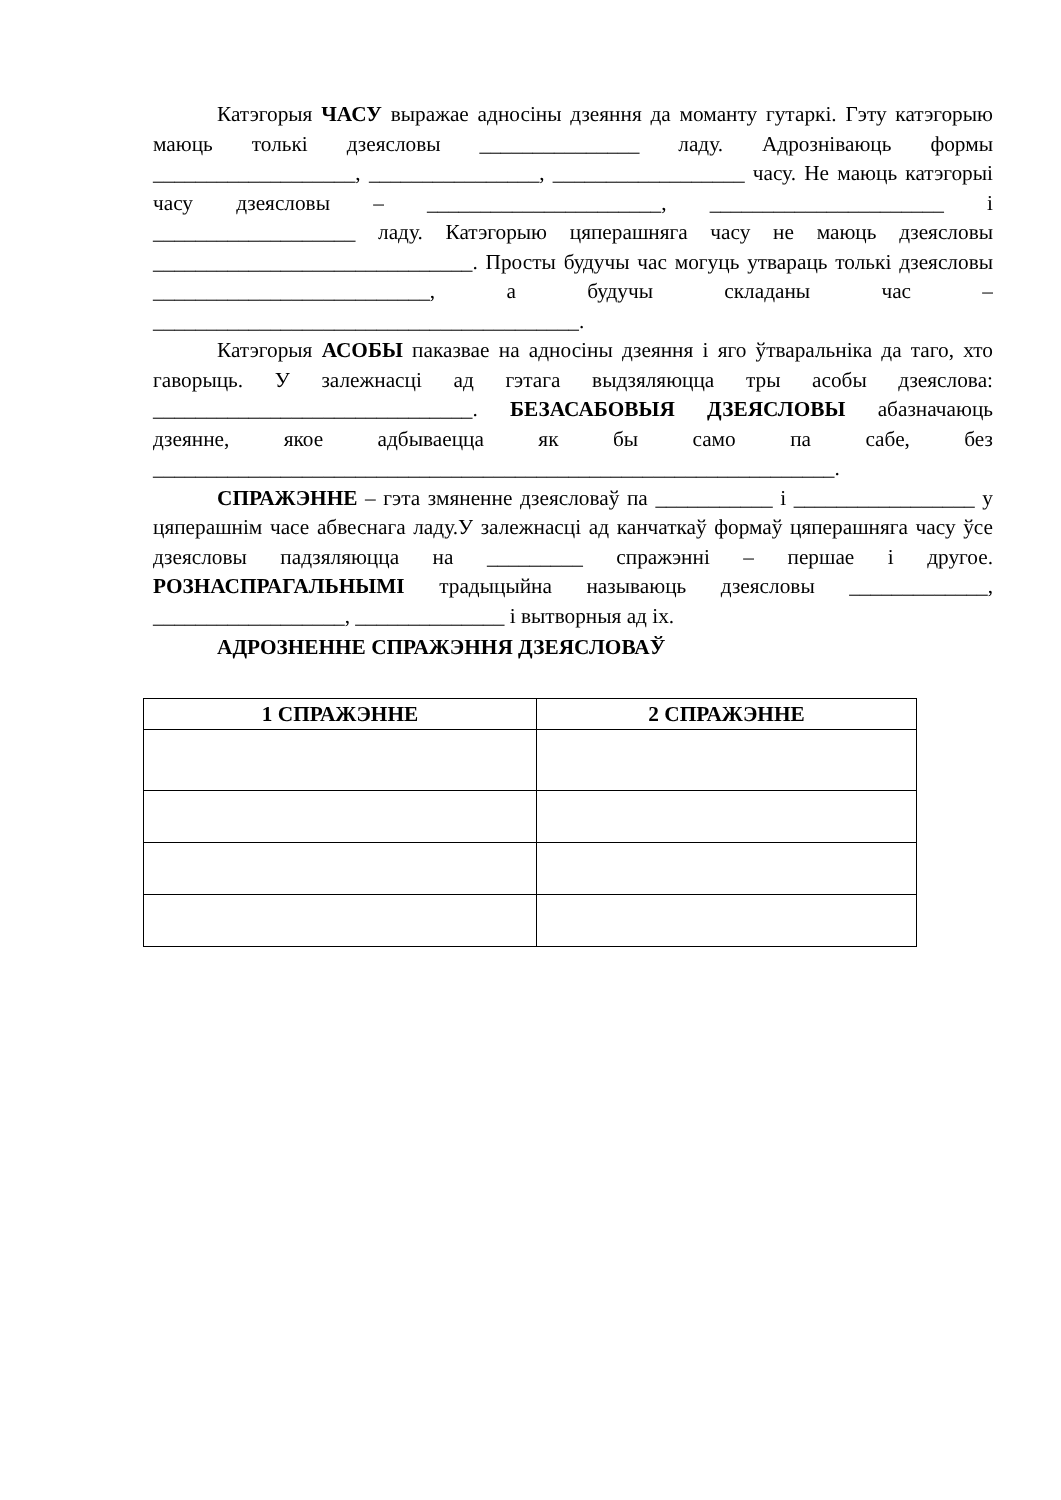Катэгорыя ЧАСУ выражае адносіны дзеяння да моманту гутаркі. Гэту катэгорыю маюць толькі дзеясловы _______________ ладу. Адрозніваюць формы ___________________, ________________, __________________ часу. Не маюць катэгорыі часу дзеясловы – ______________________, ______________________ і ___________________ ладу. Катэгорыю цяперашняга часу не маюць дзеясловы ______________________________. Просты будучы час могуць утвараць толькі дзеясловы __________________________, а будучы складаны час – ________________________________________.
Катэгорыя АСОБЫ паказвае на адносіны дзеяння і яго ўтваральніка да таго, хто гаворыць. У залежнасці ад гэтага выдзяляюцца тры асобы дзеяслова: ______________________________. БЕЗАСАБОВЫЯ ДЗЕЯСЛОВЫ абазначаюць дзеянне, якое адбываецца як бы само па сабе, без ________________________________________________________________.
СПРАЖЭННЕ – гэта змяненне дзеясловаў па ___________ і _________________ у цяперашнім часе абвеснага ладу.У залежнасці ад канчаткаў формаў цяперашняга часу ўсе дзеясловы падзяляюцца на _________ спражэнні – першае і другое. РОЗНАСПРАГАЛЬНЫМІ традыцыйна называюць дзеясловы _____________, __________________, ______________ і вытворныя ад іх.
АДРОЗНЕННЕ СПРАЖЭННЯ ДЗЕЯСЛОВАЎ
| 1 СПРАЖЭННЕ | 2 СПРАЖЭННЕ |
| --- | --- |